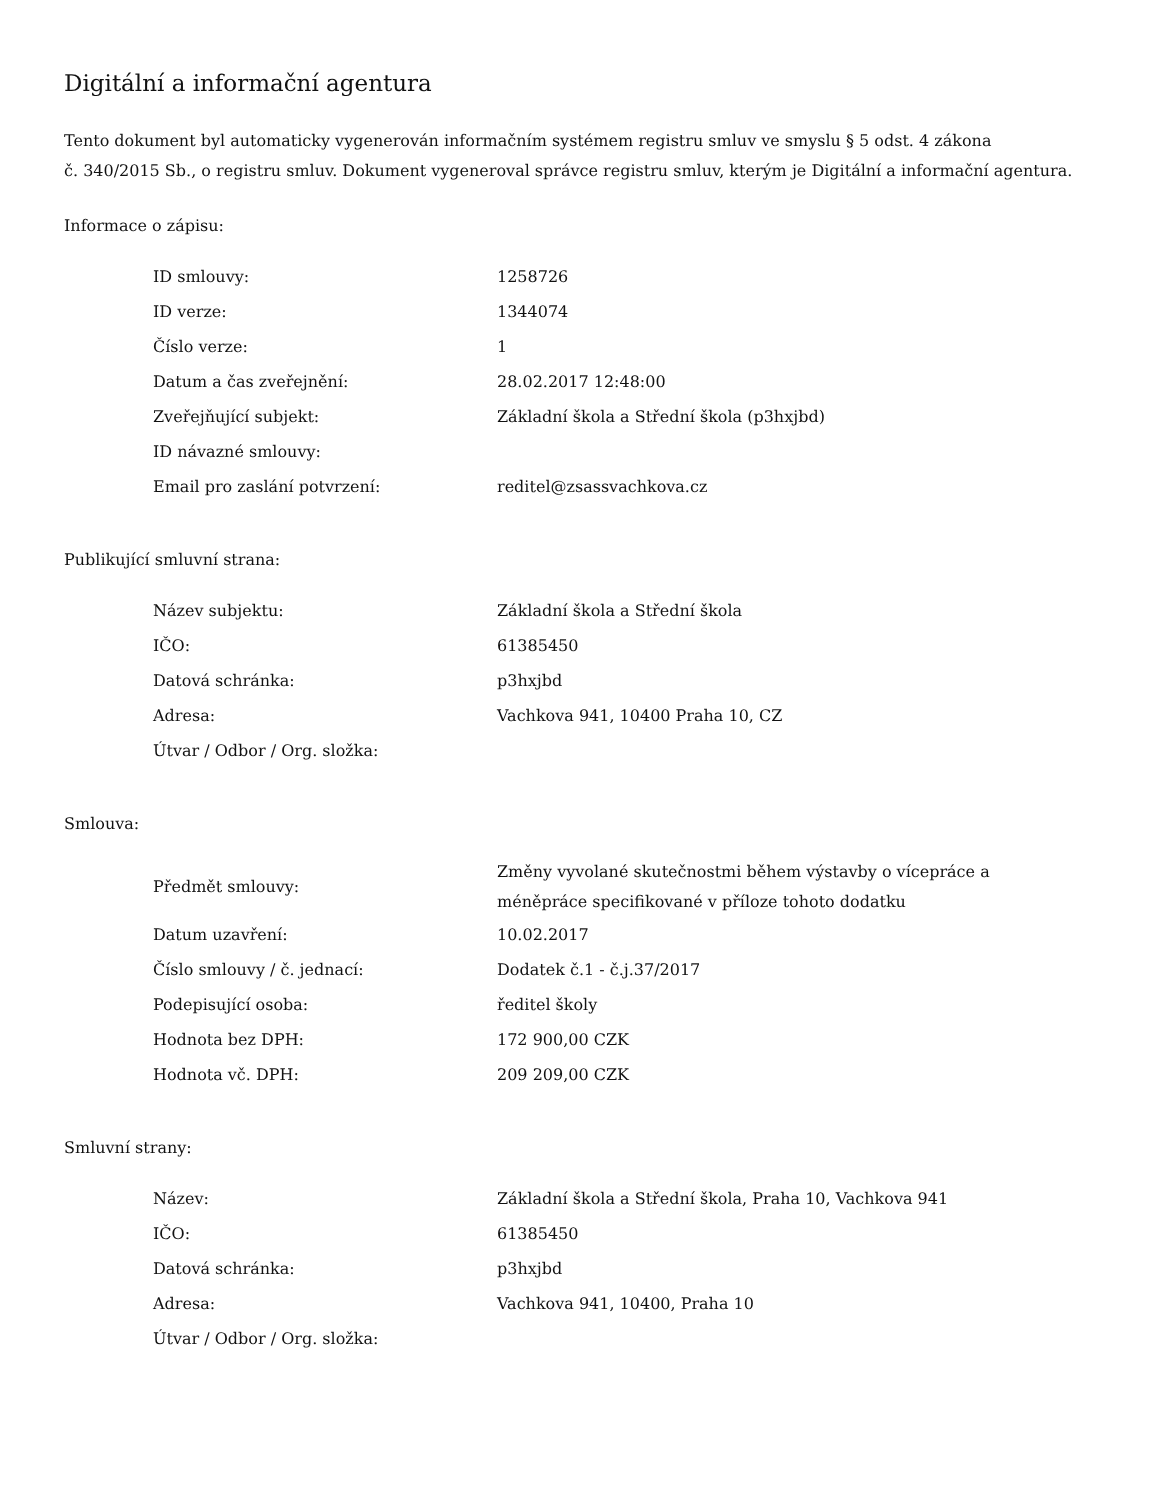Digitální a informační agentura
Tento dokument byl automaticky vygenerován informačním systémem registru smluv ve smyslu § 5 odst. 4 zákona
č. 340/2015 Sb., o registru smluv. Dokument vygeneroval správce registru smluv, kterým je Digitální a informační agentura.
Informace o zápisu:
| ID smlouvy: | 1258726 |
| ID verze: | 1344074 |
| Číslo verze: | 1 |
| Datum a čas zveřejnění: | 28.02.2017 12:48:00 |
| Zveřejňující subjekt: | Základní škola a Střední škola (p3hxjbd) |
| ID návazné smlouvy: | |
| Email pro zaslání potvrzení: | reditel@zsassvachkova.cz |
Publikující smluvní strana:
| Název subjektu: | Základní škola a Střední škola |
| IČO: | 61385450 |
| Datová schránka: | p3hxjbd |
| Adresa: | Vachkova 941, 10400 Praha 10, CZ |
| Útvar / Odbor / Org. složka: | |
Smlouva:
| Předmět smlouvy: | Změny vyvolané skutečnostmi během výstavby o vícepráce a méněpráce specifikované v příloze tohoto dodatku |
| Datum uzavření: | 10.02.2017 |
| Číslo smlouvy / č. jednací: | Dodatek č.1 - č.j.37/2017 |
| Podepisující osoba: | ředitel školy |
| Hodnota bez DPH: | 172 900,00 CZK |
| Hodnota vč. DPH: | 209 209,00 CZK |
Smluvní strany:
| Název: | Základní škola a Střední škola, Praha 10, Vachkova 941 |
| IČO: | 61385450 |
| Datová schránka: | p3hxjbd |
| Adresa: | Vachkova 941, 10400, Praha 10 |
| Útvar / Odbor / Org. složka: | |